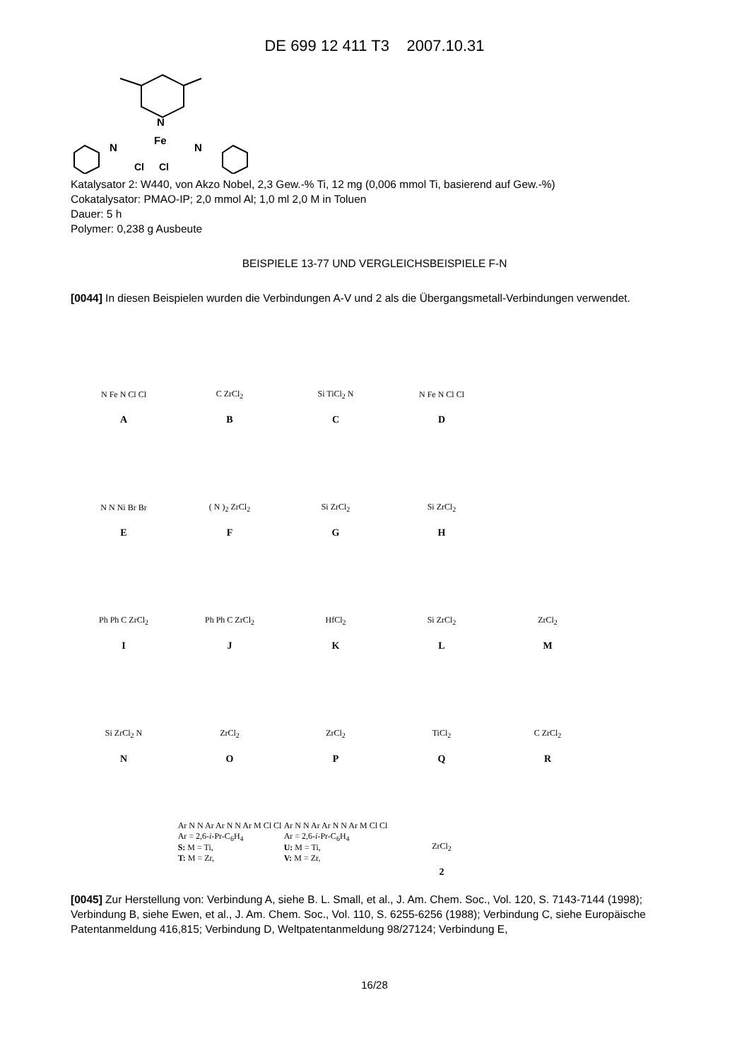DE 699 12 411 T3 2007.10.31
N
Fe
N
N
Cl
Cl
Katalysator 2: W440, von Akzo Nobel, 2,3 Gew.-% Ti, 12 mg (0,006 mmol Ti, basierend auf Gew.-%)
Cokatalysator: PMAO-IP; 2,0 mmol Al; 1,0 ml 2,0 M in Toluen
Dauer: 5 h
Polymer: 0,238 g Ausbeute
BEISPIELE 13-77 UND VERGLEICHSBEISPIELE F-N
[0044] In diesen Beispielen wurden die Verbindungen A-V und 2 als die Übergangsmetall-Verbindungen verwendet.
N Fe N Cl Cl
A
C ZrCl<sub>2</sub>
B
Si TiCl<sub>2</sub> N
C
N Fe N Cl Cl
D
N N Ni Br Br
E
( N )<sub>2</sub> ZrCl<sub>2</sub>
F
Si ZrCl<sub>2</sub>
G
Si ZrCl<sub>2</sub>
H
Ph Ph C ZrCl<sub>2</sub>
I
Ph Ph C ZrCl<sub>2</sub>
J
HfCl<sub>2</sub>
K
Si ZrCl<sub>2</sub>
L
ZrCl<sub>2</sub>
M
Si ZrCl<sub>2</sub> N
N
ZrCl<sub>2</sub>
O
ZrCl<sub>2</sub>
P
TiCl<sub>2</sub>
Q
C ZrCl<sub>2</sub>
R
Ar N N Ar Ar N N Ar M Cl Cl
Ar = 2,6-i-Pr-C<sub>6</sub>H<sub>4</sub>
S: M = Ti,
T: M = Zr,
Ar N N Ar Ar N N Ar M Cl Cl
Ar = 2,6-i-Pr-C<sub>6</sub>H<sub>4</sub>
U: M = Ti,
V: M = Zr,
ZrCl<sub>2</sub>
2
[0045] Zur Herstellung von: Verbindung A, siehe B. L. Small, et al., J. Am. Chem. Soc., Vol. 120, S. 7143-7144 (1998); Verbindung B, siehe Ewen, et al., J. Am. Chem. Soc., Vol. 110, S. 6255-6256 (1988); Verbindung C, siehe Europäische Patentanmeldung 416,815; Verbindung D, Weltpatentanmeldung 98/27124; Verbindung E,
16/28